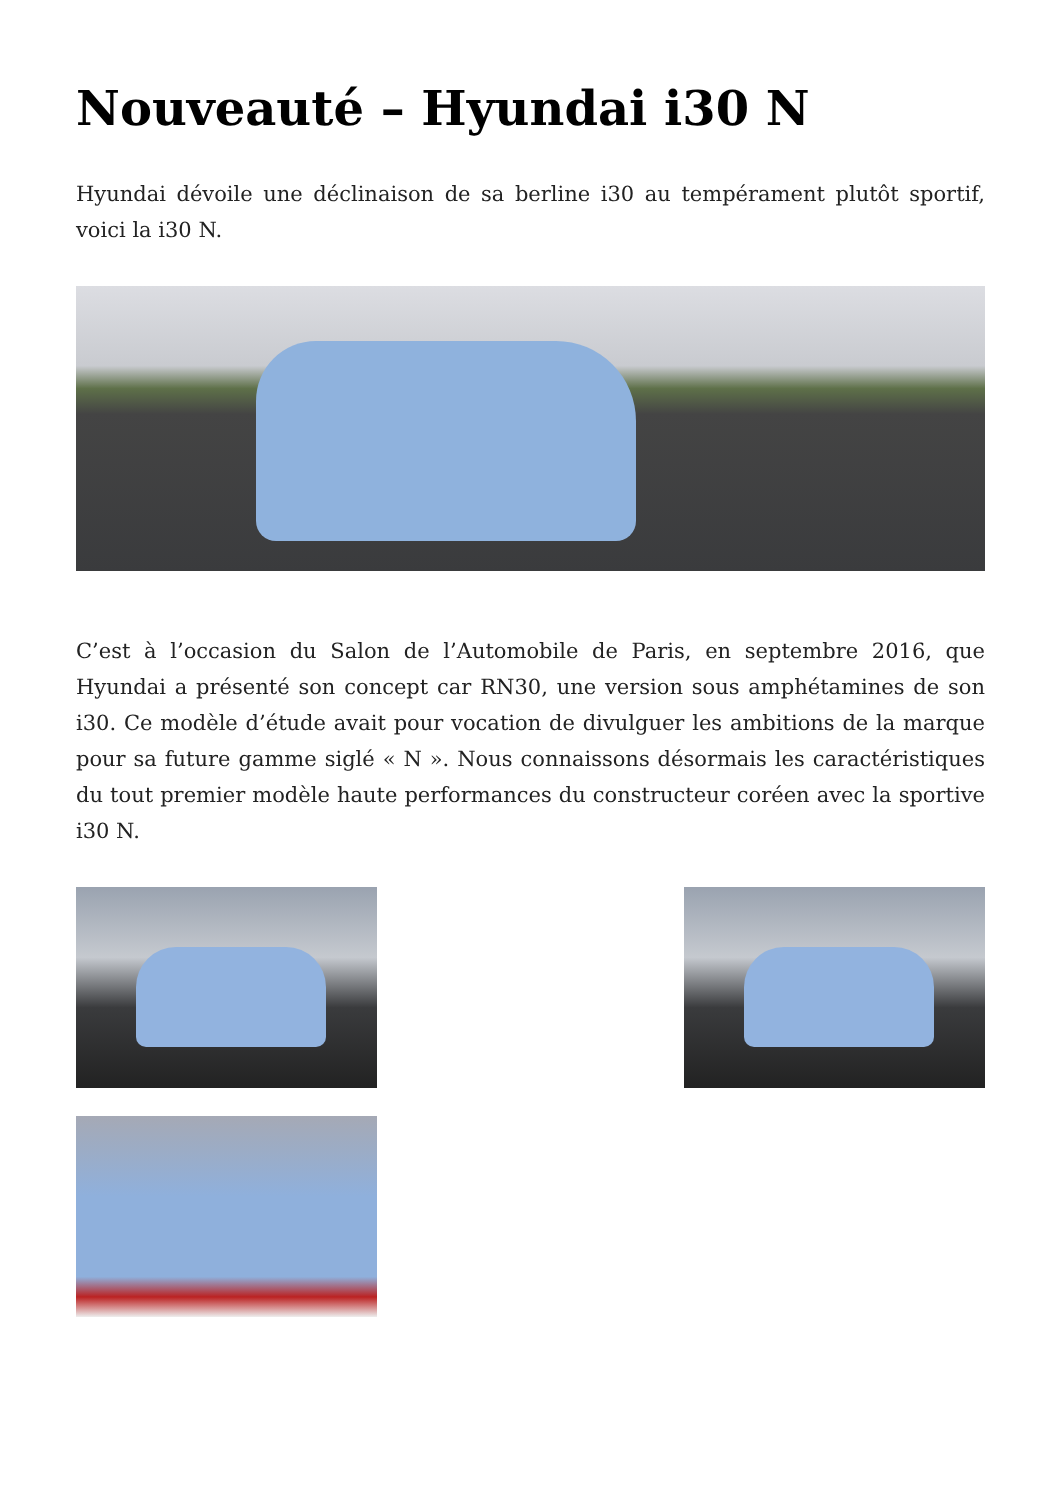Nouveauté – Hyundai i30 N
Hyundai dévoile une déclinaison de sa berline i30 au tempérament plutôt sportif, voici la i30 N.
C’est à l’occasion du Salon de l’Automobile de Paris, en septembre 2016, que Hyundai a présenté son concept car RN30, une version sous amphétamines de son i30. Ce modèle d’étude avait pour vocation de divulguer les ambitions de la marque pour sa future gamme siglé « N ». Nous connaissons désormais les caractéristiques du tout premier modèle haute performances du constructeur coréen avec la sportive i30 N.